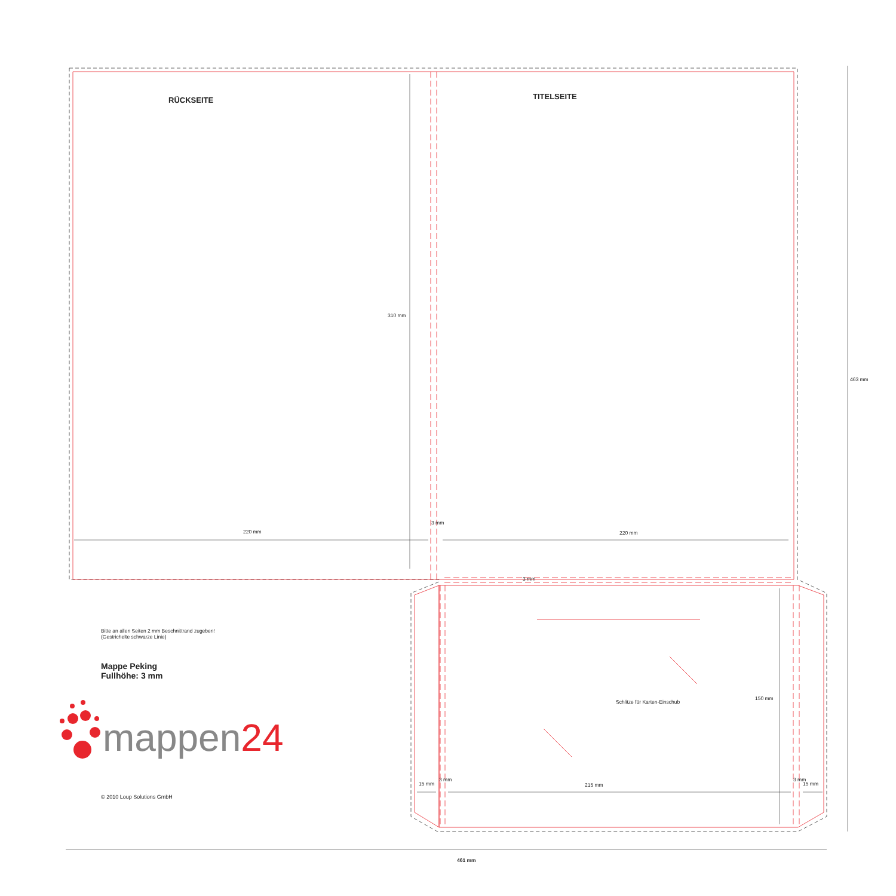RÜCKSEITE TITELSEITE
310 mm
463 mm
220 mm 220 mm
3 mm
3 mm
Bitte an allen Seiten 2 mm Beschnittrand zugeben!
(Gestrichelte schwarze Linie)
Mappe Peking
Fullhöhe: 3 mm
mappen24
© 2010 Loup Solutions GmbH
Schlitze für Karten-Einschub
150 mm
15 mm
3 mm
215 mm
3 mm
15 mm
461 mm